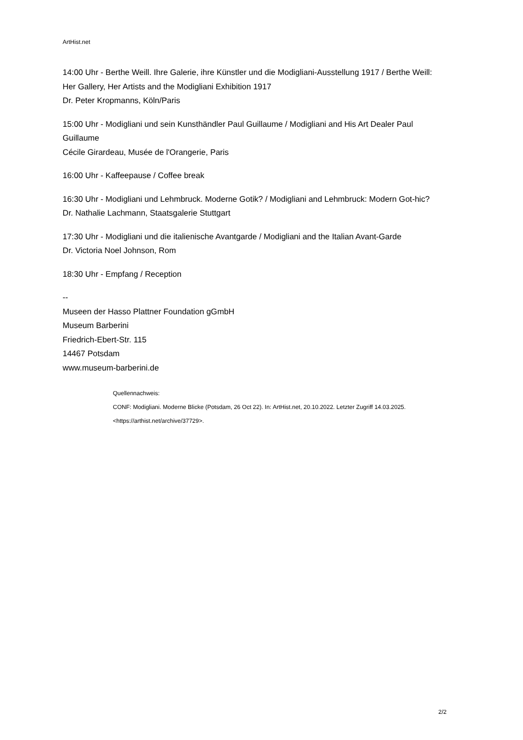ArtHist.net
14:00 Uhr - Berthe Weill. Ihre Galerie, ihre Künstler und die Modigliani-Ausstellung 1917 / Berthe Weill: Her Gallery, Her Artists and the Modigliani Exhibition 1917
Dr. Peter Kropmanns, Köln/Paris
15:00 Uhr - Modigliani und sein Kunsthändler Paul Guillaume / Modigliani and His Art Dealer Paul Guillaume
Cécile Girardeau, Musée de l'Orangerie, Paris
16:00 Uhr - Kaffeepause / Coffee break
16:30 Uhr - Modigliani und Lehmbruck. Moderne Gotik? / Modigliani and Lehmbruck: Modern Got-hic?
Dr. Nathalie Lachmann, Staatsgalerie Stuttgart
17:30 Uhr - Modigliani und die italienische Avantgarde / Modigliani and the Italian Avant-Garde
Dr. Victoria Noel Johnson, Rom
18:30 Uhr - Empfang / Reception
--
Museen der Hasso Plattner Foundation gGmbH
Museum Barberini
Friedrich-Ebert-Str. 115
14467 Potsdam
www.museum-barberini.de
Quellennachweis:
CONF: Modigliani. Moderne Blicke (Potsdam, 26 Oct 22). In: ArtHist.net, 20.10.2022. Letzter Zugriff 14.03.2025. <https://arthist.net/archive/37729>.
2/2